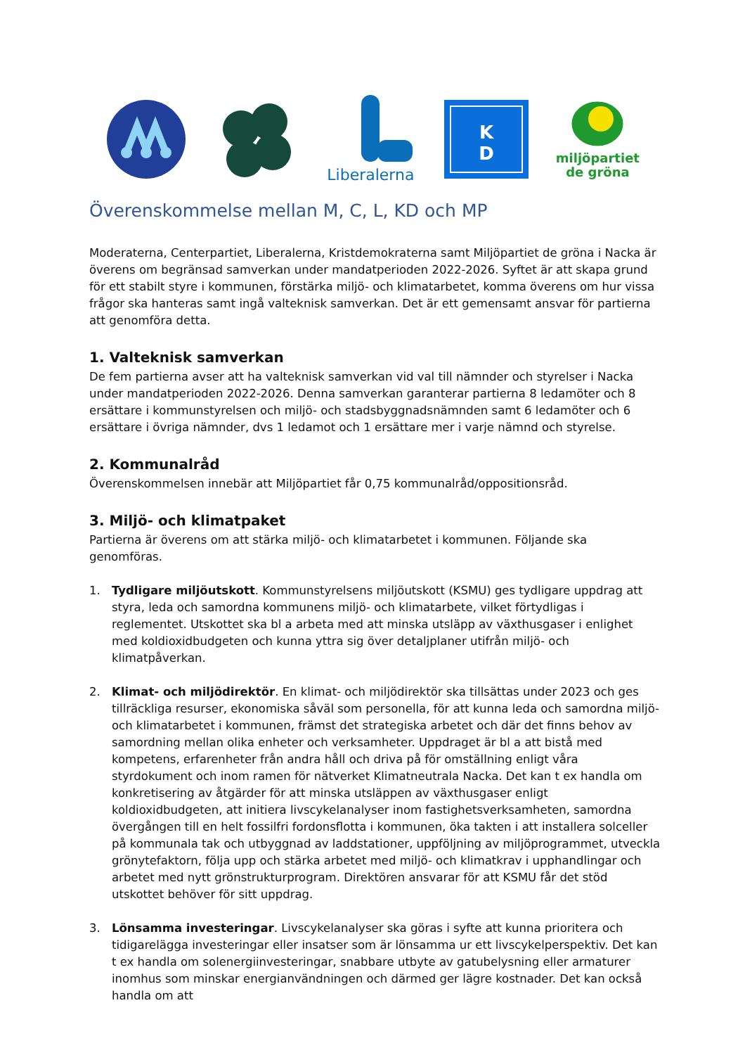Liberalerna
K
D
miljöpartiet
de gröna
Överenskommelse mellan M, C, L, KD och MP
Moderaterna, Centerpartiet, Liberalerna, Kristdemokraterna samt Miljöpartiet de gröna i Nacka är överens om begränsad samverkan under mandatperioden 2022-2026. Syftet är att skapa grund för ett stabilt styre i kommunen, förstärka miljö- och klimatarbetet, komma överens om hur vissa frågor ska hanteras samt ingå valteknisk samverkan. Det är ett gemensamt ansvar för partierna att genomföra detta.
1. Valteknisk samverkan
De fem partierna avser att ha valteknisk samverkan vid val till nämnder och styrelser i Nacka under mandatperioden 2022-2026. Denna samverkan garanterar partierna 8 ledamöter och 8 ersättare i kommunstyrelsen och miljö- och stadsbyggnadsnämnden samt 6 ledamöter och 6 ersättare i övriga nämnder, dvs 1 ledamot och 1 ersättare mer i varje nämnd och styrelse.
2. Kommunalråd
Överenskommelsen innebär att Miljöpartiet får 0,75 kommunalråd/oppositionsråd.
3. Miljö- och klimatpaket
Partierna är överens om att stärka miljö- och klimatarbetet i kommunen. Följande ska genomföras.
1. Tydligare miljöutskott. Kommunstyrelsens miljöutskott (KSMU) ges tydligare uppdrag att styra, leda och samordna kommunens miljö- och klimatarbete, vilket förtydligas i reglementet. Utskottet ska bl a arbeta med att minska utsläpp av växthusgaser i enlighet med koldioxidbudgeten och kunna yttra sig över detaljplaner utifrån miljö- och klimatpåverkan.
2. Klimat- och miljödirektör. En klimat- och miljödirektör ska tillsättas under 2023 och ges tillräckliga resurser, ekonomiska såväl som personella, för att kunna leda och samordna miljö- och klimatarbetet i kommunen, främst det strategiska arbetet och där det finns behov av samordning mellan olika enheter och verksamheter. Uppdraget är bl a att bistå med kompetens, erfarenheter från andra håll och driva på för omställning enligt våra styrdokument och inom ramen för nätverket Klimatneutrala Nacka. Det kan t ex handla om konkretisering av åtgärder för att minska utsläppen av växthusgaser enligt koldioxidbudgeten, att initiera livscykelanalyser inom fastighetsverksamheten, samordna övergången till en helt fossilfri fordonsflotta i kommunen, öka takten i att installera solceller på kommunala tak och utbyggnad av laddstationer, uppföljning av miljöprogrammet, utveckla grönytefaktorn, följa upp och stärka arbetet med miljö- och klimatkrav i upphandlingar och arbetet med nytt grönstrukturprogram. Direktören ansvarar för att KSMU får det stöd utskottet behöver för sitt uppdrag.
3. Lönsamma investeringar. Livscykelanalyser ska göras i syfte att kunna prioritera och tidigarelägga investeringar eller insatser som är lönsamma ur ett livscykelperspektiv. Det kan t ex handla om solenergiinvesteringar, snabbare utbyte av gatubelysning eller armaturer inomhus som minskar energianvändningen och därmed ger lägre kostnader. Det kan också handla om att